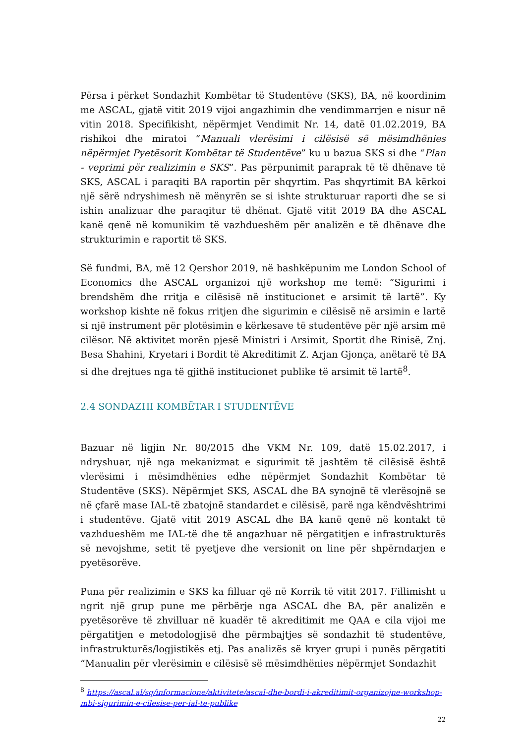Përsa i përket Sondazhit Kombëtar të Studentëve (SKS), BA, në koordinim me ASCAL, gjatë vitit 2019 vijoi angazhimin dhe vendimmarrjen e nisur në vitin 2018. Specifikisht, nëpërmjet Vendimit Nr. 14, datë 01.02.2019, BA rishikoi dhe miratoi “Manuali vlerësimi i cilësisë së mësimdhënies nëpërmjet Pyetësorit Kombëtar të Studentëve” ku u bazua SKS si dhe “Plan - veprimi për realizimin e SKS”. Pas përpunimit paraprak të të dhënave të SKS, ASCAL i paraqiti BA raportin për shqyrtim. Pas shqyrtimit BA kërkoi një sërë ndryshimesh në mënyrën se si ishte strukturuar raporti dhe se si ishin analizuar dhe paraqitur të dhënat. Gjatë vitit 2019 BA dhe ASCAL kanë qenë në komunikim të vazhdueshëm për analizën e të dhënave dhe strukturimin e raportit të SKS.
Së fundmi, BA, më 12 Qershor 2019, në bashkëpunim me London School of Economics dhe ASCAL organizoi një workshop me temë: “Sigurimi i brendshëm dhe rritja e cilësisë në institucionet e arsimit të lartë”. Ky workshop kishte në fokus rritjen dhe sigurimin e cilësisë në arsimin e lartë si një instrument për plotësimin e kërkesave të studentëve për një arsim më cilësor. Në aktivitet morën pjesë Ministri i Arsimit, Sportit dhe Rinisë, Znj. Besa Shahini, Kryetari i Bordit të Akreditimit Z. Arjan Gjonça, anëtarë të BA si dhe drejtues nga të gjithë institucionet publike të arsimit të lartë<sup>8</sup>.
2.4 SONDAZHI KOMBËTAR I STUDENTËVE
Bazuar në ligjin Nr. 80/2015 dhe VKM Nr. 109, datë 15.02.2017, i ndryshuar, një nga mekanizmat e sigurimit të jashtëm të cilësisë është vlerësimi i mësimdhënies edhe nëpërmjet Sondazhit Kombëtar të Studentëve (SKS). Nëpërmjet SKS, ASCAL dhe BA synojnë të vlerësojnë se në çfarë mase IAL-të zbatojnë standardet e cilësisë, parë nga këndvështrimi i studentëve. Gjatë vitit 2019 ASCAL dhe BA kanë qenë në kontakt të vazhdueshëm me IAL-të dhe të angazhuar në përgatitjen e infrastrukturës së nevojshme, setit të pyetjeve dhe versionit on line për shpërndarjen e pyetësorëve.
Puna për realizimin e SKS ka filluar që në Korrik të vitit 2017. Fillimisht u ngrit një grup pune me përbërje nga ASCAL dhe BA, për analizën e pyetësorëve të zhvilluar në kuadër të akreditimit me QAA e cila vijoi me përgatitjen e metodologjisë dhe përmbajtjes së sondazhit të studentëve, infrastrukturës/logjistikës etj. Pas analizës së kryer grupi i punës përgatiti “Manualin për vlerësimin e cilësisë së mësimdhënies nëpërmjet Sondazhit
<sup>8</sup> https://ascal.al/sq/informacione/aktivitete/ascal-dhe-bordi-i-akreditimit-organizojne-workshop-mbi-sigurimin-e-cilesise-per-ial-te-publike
22